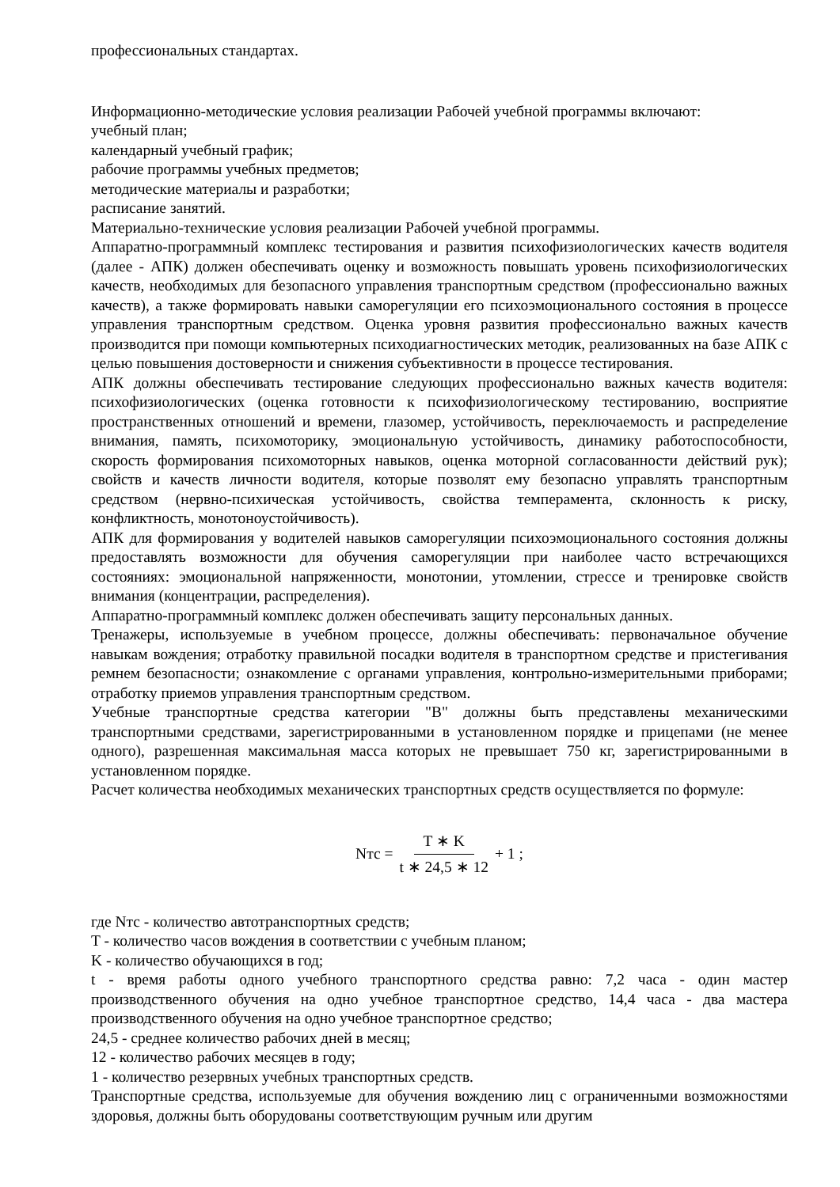профессиональных стандартах.
Информационно-методические условия реализации Рабочей учебной программы включают:
учебный план;
календарный учебный график;
рабочие программы учебных предметов;
методические материалы и разработки;
расписание занятий.
Материально-технические условия реализации Рабочей учебной программы.
Аппаратно-программный комплекс тестирования и развития психофизиологических качеств водителя (далее - АПК) должен обеспечивать оценку и возможность повышать уровень психофизиологических качеств, необходимых для безопасного управления транспортным средством (профессионально важных качеств), а также формировать навыки саморегуляции его психоэмоционального состояния в процессе управления транспортным средством. Оценка уровня развития профессионально важных качеств производится при помощи компьютерных психодиагностических методик, реализованных на базе АПК с целью повышения достоверности и снижения субъективности в процессе тестирования.
АПК должны обеспечивать тестирование следующих профессионально важных качеств водителя: психофизиологических (оценка готовности к психофизиологическому тестированию, восприятие пространственных отношений и времени, глазомер, устойчивость, переключаемость и распределение внимания, память, психомоторику, эмоциональную устойчивость, динамику работоспособности, скорость формирования психомоторных навыков, оценка моторной согласованности действий рук); свойств и качеств личности водителя, которые позволят ему безопасно управлять транспортным средством (нервно-психическая устойчивость, свойства темперамента, склонность к риску, конфликтность, монотоноустойчивость).
АПК для формирования у водителей навыков саморегуляции психоэмоционального состояния должны предоставлять возможности для обучения саморегуляции при наиболее часто встречающихся состояниях: эмоциональной напряженности, монотонии, утомлении, стрессе и тренировке свойств внимания (концентрации, распределения).
Аппаратно-программный комплекс должен обеспечивать защиту персональных данных.
Тренажеры, используемые в учебном процессе, должны обеспечивать: первоначальное обучение навыкам вождения; отработку правильной посадки водителя в транспортном средстве и пристегивания ремнем безопасности; ознакомление с органами управления, контрольно-измерительными приборами; отработку приемов управления транспортным средством.
Учебные транспортные средства категории "B" должны быть представлены механическими транспортными средствами, зарегистрированными в установленном порядке и прицепами (не менее одного), разрешенная максимальная масса которых не превышает 750 кг, зарегистрированными в установленном порядке.
Расчет количества необходимых механических транспортных средств осуществляется по формуле:
Nтс = T ∗ K t ∗ 24,5 ∗ 12 + 1 ;
где Nтс - количество автотранспортных средств;
T - количество часов вождения в соответствии с учебным планом;
K - количество обучающихся в год;
t - время работы одного учебного транспортного средства равно: 7,2 часа - один мастер производственного обучения на одно учебное транспортное средство, 14,4 часа - два мастера производственного обучения на одно учебное транспортное средство;
24,5 - среднее количество рабочих дней в месяц;
12 - количество рабочих месяцев в году;
1 - количество резервных учебных транспортных средств.
Транспортные средства, используемые для обучения вождению лиц с ограниченными возможностями здоровья, должны быть оборудованы соответствующим ручным или другим